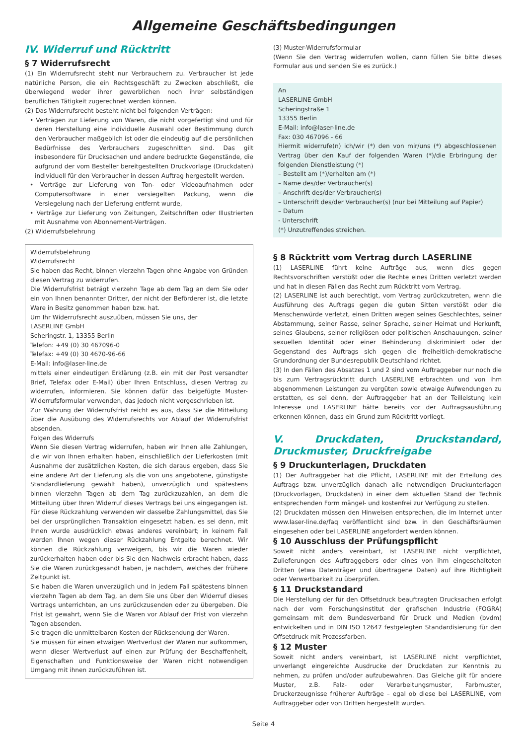Allgemeine Geschäftsbedingungen
IV. Widerruf und Rücktritt
§ 7 Widerrufsrecht
(1) Ein Widerrufsrecht steht nur Verbrauchern zu. Verbraucher ist jede natürliche Person, die ein Rechtsgeschäft zu Zwecken abschließt, die überwiegend weder ihrer gewerblichen noch ihrer selbständigen beruflichen Tätigkeit zugerechnet werden können.
(2) Das Widerrufsrecht besteht nicht bei folgenden Verträgen:
• Verträgen zur Lieferung von Waren, die nicht vorgefertigt sind und für deren Herstellung eine individuelle Auswahl oder Bestimmung durch den Verbraucher maßgeblich ist oder die eindeutig auf die persönlichen Bedürfnisse des Verbrauchers zugeschnitten sind. Das gilt insbesondere für Drucksachen und andere bedruckte Gegenstände, die aufgrund der vom Besteller bereitgestellten Druckvorlage (Druckdaten) individuell für den Verbraucher in dessen Auftrag hergestellt werden.
• Verträge zur Lieferung von Ton- oder Videoaufnahmen oder Computersoftware in einer versiegelten Packung, wenn die Versiegelung nach der Lieferung entfernt wurde,
• Verträge zur Lieferung von Zeitungen, Zeitschriften oder Illustrierten mit Ausnahme von Abonnement-Verträgen.
(2) Widerrufsbelehrung
Widerrufsbelehrung
Widerrufsrecht
Sie haben das Recht, binnen vierzehn Tagen ohne Angabe von Gründen diesen Vertrag zu widerrufen.
Die Widerrufsfrist beträgt vierzehn Tage ab dem Tag an dem Sie oder ein von Ihnen benannter Dritter, der nicht der Beförderer ist, die letzte Ware in Besitz genommen haben bzw. hat.
Um Ihr Widerrufsrecht auszuüben, müssen Sie uns, der
LASERLINE GmbH
Scheringstr. 1, 13355 Berlin
Telefon: +49 (0) 30 467096-0
Telefax: +49 (0) 30 4670-96-66
E-Mail: info@laser-line.de
mittels einer eindeutigen Erklärung (z.B. ein mit der Post versandter Brief, Telefax oder E-Mail) über Ihren Entschluss, diesen Vertrag zu widerrufen, informieren. Sie können dafür das beigefügte Muster-Widerrufsformular verwenden, das jedoch nicht vorgeschrieben ist.
Zur Wahrung der Widerrufsfrist reicht es aus, dass Sie die Mitteilung über die Ausübung des Widerrufsrechts vor Ablauf der Widerrufsfrist absenden.
Folgen des Widerrufs
Wenn Sie diesen Vertrag widerrufen, haben wir Ihnen alle Zahlungen, die wir von Ihnen erhalten haben, einschließlich der Lieferkosten (mit Ausnahme der zusätzlichen Kosten, die sich daraus ergeben, dass Sie eine andere Art der Lieferung als die von uns angebotene, günstigste Standardlieferung gewählt haben), unverzüglich und spätestens binnen vierzehn Tagen ab dem Tag zurückzuzahlen, an dem die Mitteilung über Ihren Widerruf dieses Vertrags bei uns eingegangen ist. Für diese Rückzahlung verwenden wir dasselbe Zahlungsmittel, das Sie bei der ursprünglichen Transaktion eingesetzt haben, es sei denn, mit Ihnen wurde ausdrücklich etwas anderes vereinbart; in keinem Fall werden Ihnen wegen dieser Rückzahlung Entgelte berechnet. Wir können die Rückzahlung verweigern, bis wir die Waren wieder zurückerhalten haben oder bis Sie den Nachweis erbracht haben, dass Sie die Waren zurückgesandt haben, je nachdem, welches der frühere Zeitpunkt ist.
Sie haben die Waren unverzüglich und in jedem Fall spätestens binnen vierzehn Tagen ab dem Tag, an dem Sie uns über den Widerruf dieses Vertrags unterrichten, an uns zurückzusenden oder zu übergeben. Die Frist ist gewahrt, wenn Sie die Waren vor Ablauf der Frist von vierzehn Tagen absenden.
Sie tragen die unmittelbaren Kosten der Rücksendung der Waren.
Sie müssen für einen etwaigen Wertverlust der Waren nur aufkommen, wenn dieser Wertverlust auf einen zur Prüfung der Beschaffenheit, Eigenschaften und Funktionsweise der Waren nicht notwendigen Umgang mit ihnen zurückzuführen ist.
(3) Muster-Widerrufsformular
(Wenn Sie den Vertrag widerrufen wollen, dann füllen Sie bitte dieses Formular aus und senden Sie es zurück.)
An
LASERLINE GmbH
Scheringstraße 1
13355 Berlin
E-Mail: info@laser-line.de
Fax: 030 467096 - 66
Hiermit widerrufe(n) ich/wir (*) den von mir/uns (*) abgeschlossenen Vertrag über den Kauf der folgenden Waren (*)/die Erbringung der folgenden Dienstleistung (*)
– Bestellt am (*)/erhalten am (*)
– Name des/der Verbraucher(s)
– Anschrift des/der Verbraucher(s)
– Unterschrift des/der Verbraucher(s) (nur bei Mitteilung auf Papier)
– Datum
- Unterschrift
(*) Unzutreffendes streichen.
§ 8 Rücktritt vom Vertrag durch LASERLINE
(1) LASERLINE führt keine Aufträge aus, wenn dies gegen Rechtsvorschriften verstößt oder die Rechte eines Dritten verletzt werden und hat in diesen Fällen das Recht zum Rücktritt vom Vertrag.
(2) LASERLINE ist auch berechtigt, vom Vertrag zurückzutreten, wenn die Ausführung des Auftrags gegen die guten Sitten verstößt oder die Menschenwürde verletzt, einen Dritten wegen seines Geschlechtes, seiner Abstammung, seiner Rasse, seiner Sprache, seiner Heimat und Herkunft, seines Glaubens, seiner religiösen oder politischen Anschauungen, seiner sexuellen Identität oder einer Behinderung diskriminiert oder der Gegenstand des Auftrags sich gegen die freiheitlich-demokratische Grundordnung der Bundesrepublik Deutschland richtet.
(3) In den Fällen des Absatzes 1 und 2 sind vom Auftraggeber nur noch die bis zum Vertragsrücktritt durch LASERLINE erbrachten und von ihm abgenommenen Leistungen zu vergüten sowie etwaige Aufwendungen zu erstatten, es sei denn, der Auftraggeber hat an der Teilleistung kein Interesse und LASERLINE hätte bereits vor der Auftragsausführung erkennen können, dass ein Grund zum Rücktritt vorliegt.
V. Druckdaten, Druckstandard, Druckmuster, Druckfreigabe
§ 9 Druckunterlagen, Druckdaten
(1) Der Auftraggeber hat die Pflicht, LASERLINE mit der Erteilung des Auftrags bzw. unverzüglich danach alle notwendigen Druckunterlagen (Druckvorlagen, Druckdaten) in einer dem aktuellen Stand der Technik entsprechenden Form mängel- und kostenfrei zur Verfügung zu stellen.
(2) Druckdaten müssen den Hinweisen entsprechen, die im Internet unter www.laser-line.de/faq veröffentlicht sind bzw. in den Geschäftsräumen eingesehen oder bei LASERLINE angefordert werden können.
§ 10 Ausschluss der Prüfungspflicht
Soweit nicht anders vereinbart, ist LASERLINE nicht verpflichtet, Zulieferungen des Auftraggebers oder eines von ihm eingeschalteten Dritten (etwa Datenträger und übertragene Daten) auf ihre Richtigkeit oder Verwertbarkeit zu überprüfen.
§ 11 Druckstandard
Die Herstellung der für den Offsetdruck beauftragten Drucksachen erfolgt nach der vom Forschungsinstitut der grafischen Industrie (FOGRA) gemeinsam mit dem Bundesverband für Druck und Medien (bvdm) entwickelten und in DIN ISO 12647 festgelegten Standardisierung für den Offsetdruck mit Prozessfarben.
§ 12 Muster
Soweit nicht anders vereinbart, ist LASERLINE nicht verpflichtet, unverlangt eingereichte Ausdrucke der Druckdaten zur Kenntnis zu nehmen, zu prüfen und/oder aufzubewahren. Das Gleiche gilt für andere Muster, z.B. Falz- oder Verarbeitungsmuster, Farbmuster, Druckerzeugnisse früherer Aufträge – egal ob diese bei LASERLINE, vom Auftraggeber oder von Dritten hergestellt wurden.
Seite 4